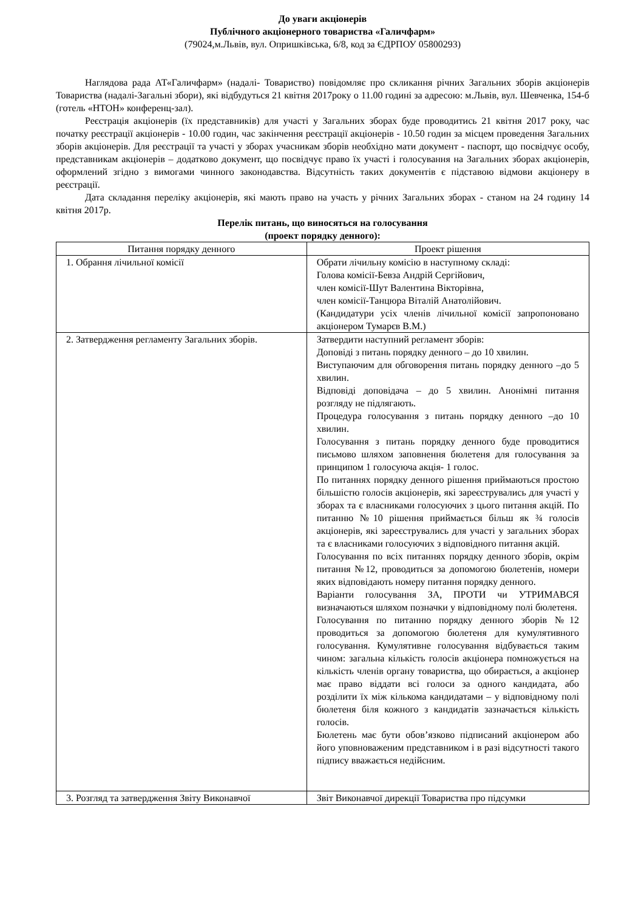До уваги акціонерів
Публічного акціонерного товариства «Галичфарм»
(79024,м.Львів, вул. Опришківська, 6/8, код за ЄДРПОУ 05800293)
Наглядова рада АТ«Галичфарм» (надалі- Товариство) повідомляє про скликання річних Загальних зборів акціонерів Товариства (надалі-Загальні збори), які відбудуться 21 квітня 2017року о 11.00 годині за адресою: м.Львів, вул. Шевченка, 154-б (готель «НТОН» конференц-зал).
Реєстрація акціонерів (їх представників) для участі у Загальних зборах буде проводитись 21 квітня 2017 року, час початку реєстрації акціонерів - 10.00 годин, час закінчення реєстрації акціонерів - 10.50 годин за місцем проведення Загальних зборів акціонерів. Для реєстрації та участі у зборах учасникам зборів необхідно мати документ - паспорт, що посвідчує особу, представникам акціонерів – додатково документ, що посвідчує право їх участі і голосування на Загальних зборах акціонерів, оформлений згідно з вимогами чинного законодавства. Відсутність таких документів є підставою відмови акціонеру в реєстрації.
Дата складання переліку акціонерів, які мають право на участь у річних Загальних зборах - станом на 24 годину 14 квітня 2017р.
Перелік питань, що виносяться на голосування
(проект порядку денного):
| Питання порядку денного | Проект рішення |
| --- | --- |
| 1. Обрання лічильної комісії | Обрати лічильну комісію в наступному складі: Голова комісії-Бевза Андрій Сергійович, член комісії-Шут Валентина Вікторівна, член комісії-Танцюра Віталій Анатолійович. (Кандидатури усіх членів лічильної комісії запропоновано акціонером Тумарєв В.М.) |
| 2. Затвердження регламенту Загальних зборів. | Затвердити наступний регламент зборів: Доповіді з питань порядку денного – до 10 хвилин. Виступаючим для обговорення питань порядку денного –до 5 хвилин. Відповіді доповідача – до 5 хвилин. Анонімні питання розгляду не підлягають. Процедура голосування з питань порядку денного –до 10 хвилин. Голосування з питань порядку денного буде проводитися письмово шляхом заповнення бюлетеня для голосування за принципом 1 голосуюча акція- 1 голос. По питаннях порядку денного рішення приймаються простою більшістю голосів акціонерів, які зареєструвались для участі у зборах та є власниками голосуючих з цього питання акцій. По питанню №10 рішення приймається більш як ¾ голосів акціонерів, які зареєструвались для участі у загальних зборах та є власниками голосуючих з відповідного питання акцій. Голосування по всіх питаннях порядку денного зборів, окрім питання №12, проводиться за допомогою бюлетенів, номери яких відповідають номеру питання порядку денного. Варіанти голосування ЗА, ПРОТИ чи УТРИМАВСЯ визначаються шляхом позначки у відповідному полі бюлетеня. Голосування по питанню порядку денного зборів №12 проводиться за допомогою бюлетеня для кумулятивного голосування. Кумулятивне голосування відбувається таким чином: загальна кількість голосів акціонера помножується на кількість членів органу товариства, що обирається, а акціонер має право віддати всі голоси за одного кандидата, або розділити їх між кількома кандидатами – у відповідному полі бюлетеня біля кожного з кандидатів зазначається кількість голосів. Бюлетень має бути обов’язково підписаний акціонером або його уповноваженим представником і в разі відсутності такого підпису вважається недійсним. |
| 3. Розгляд та затвердження Звіту Виконавчої | Звіт Виконавчої дирекції Товариства про підсумки |